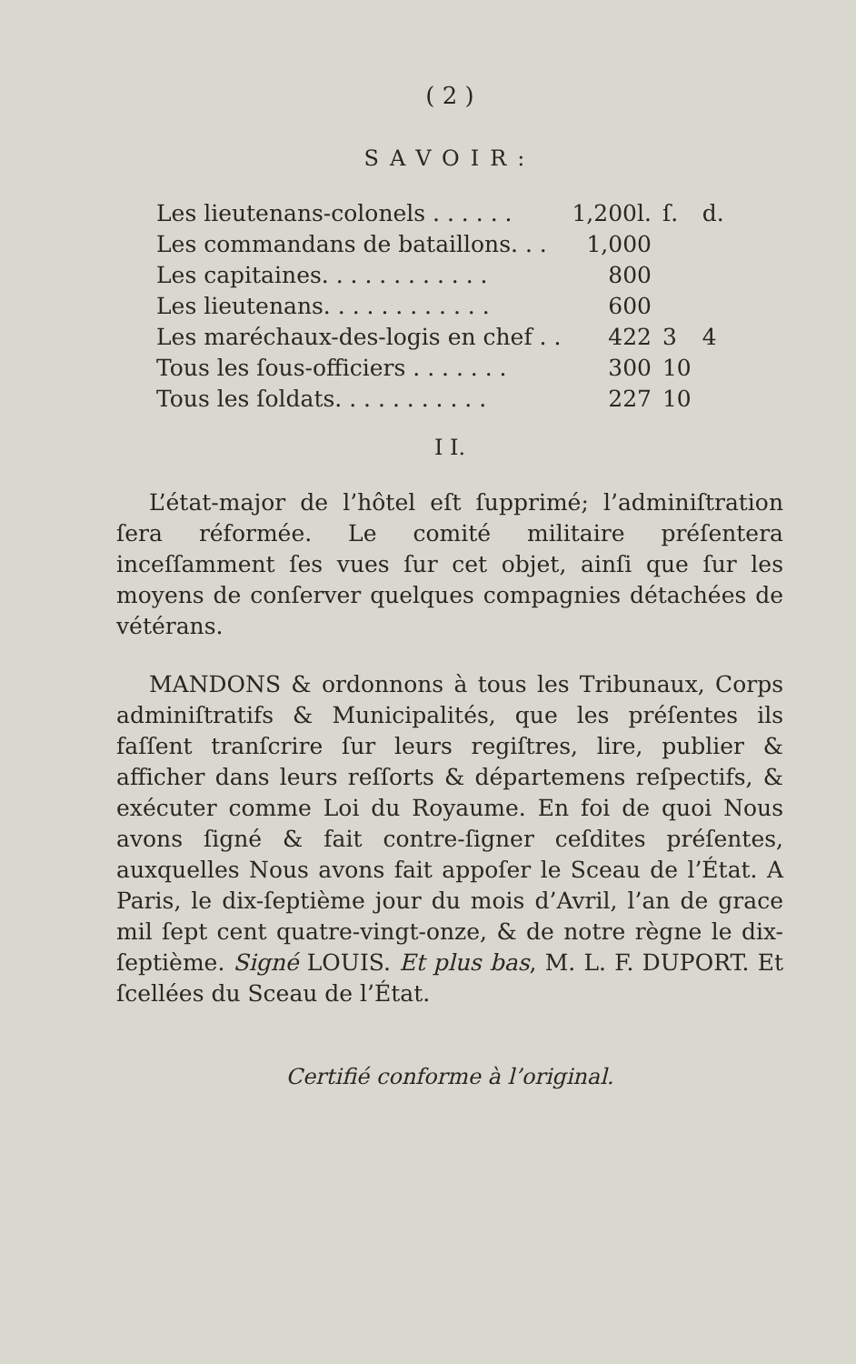( 2 )
SAVOIR:
| Les lieutenans-colonels . . . . . . | 1,200l. | ſ. | d. |
| Les commandans de bataillons. . . | 1,000 | | |
| Les capitaines. . . . . . . . . . . . | 800 | | |
| Les lieutenans. . . . . . . . . . . . | 600 | | |
| Les maréchaux-des-logis en chef . . | 422 | 3 | 4 |
| Tous les ſous-officiers . . . . . . . | 300 | 10 | |
| Tous les ſoldats. . . . . . . . . . . | 227 | 10 | |
I I.
L’état-major de l’hôtel eſt ſupprimé; l’adminiſtration ſera réformée. Le comité militaire préſentera inceſſamment ſes vues ſur cet objet, ainſi que ſur les moyens de conſerver quelques compagnies détachées de vétérans.
MANDONS & ordonnons à tous les Tribunaux, Corps adminiſtratifs & Municipalités, que les préſentes ils faſſent tranſcrire ſur leurs regiſtres, lire, publier & afficher dans leurs reſſorts & départemens reſpectifs, & exécuter comme Loi du Royaume. En foi de quoi Nous avons ſigné & fait contre-ſigner ceſdites préſentes, auxquelles Nous avons fait appoſer le Sceau de l’État. A Paris, le dix-ſeptième jour du mois d’Avril, l’an de grace mil ſept cent quatre-vingt-onze, & de notre règne le dix-ſeptième. Signé LOUIS. Et plus bas, M. L. F. DUPORT. Et ſcellées du Sceau de l’État.
Certifié conforme à l’original.